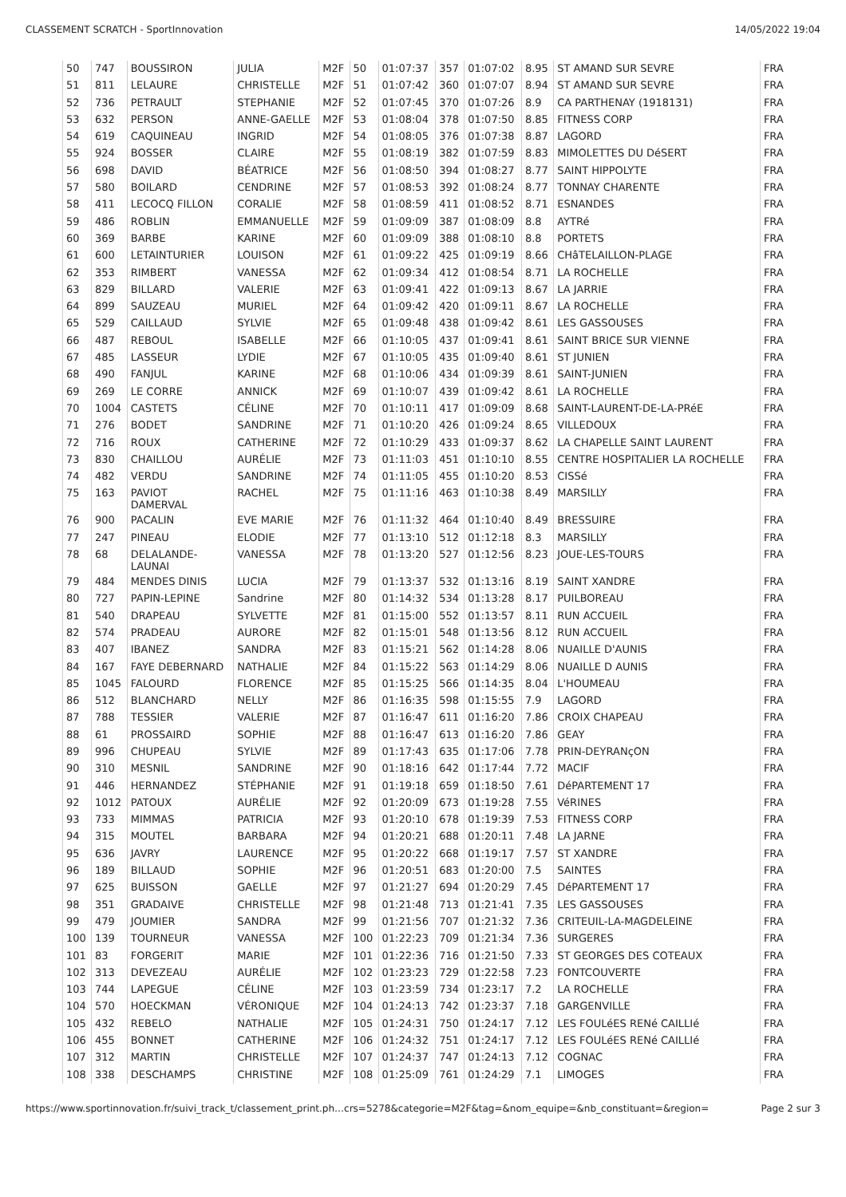CLASSEMENT SCRATCH - SportInnovation 14/05/2022 19:04
| 50 | 747 | BOUSSIRON | JULIA | M2F | 50 | 01:07:37 | 357 | 01:07:02 | 8.95 | ST AMAND SUR SEVRE | FRA |
| 51 | 811 | LELAURE | CHRISTELLE | M2F | 51 | 01:07:42 | 360 | 01:07:07 | 8.94 | ST AMAND SUR SEVRE | FRA |
| 52 | 736 | PETRAULT | STEPHANIE | M2F | 52 | 01:07:45 | 370 | 01:07:26 | 8.9 | CA PARTHENAY (1918131) | FRA |
| 53 | 632 | PERSON | ANNE-GAELLE | M2F | 53 | 01:08:04 | 378 | 01:07:50 | 8.85 | FITNESS CORP | FRA |
| 54 | 619 | CAQUINEAU | INGRID | M2F | 54 | 01:08:05 | 376 | 01:07:38 | 8.87 | LAGORD | FRA |
| 55 | 924 | BOSSER | CLAIRE | M2F | 55 | 01:08:19 | 382 | 01:07:59 | 8.83 | MIMOLETTES DU DéSERT | FRA |
| 56 | 698 | DAVID | BÉATRICE | M2F | 56 | 01:08:50 | 394 | 01:08:27 | 8.77 | SAINT HIPPOLYTE | FRA |
| 57 | 580 | BOILARD | CENDRINE | M2F | 57 | 01:08:53 | 392 | 01:08:24 | 8.77 | TONNAY CHARENTE | FRA |
| 58 | 411 | LECOCQ FILLON | CORALIE | M2F | 58 | 01:08:59 | 411 | 01:08:52 | 8.71 | ESNANDES | FRA |
| 59 | 486 | ROBLIN | EMMANUELLE | M2F | 59 | 01:09:09 | 387 | 01:08:09 | 8.8 | AYTRé | FRA |
| 60 | 369 | BARBE | KARINE | M2F | 60 | 01:09:09 | 388 | 01:08:10 | 8.8 | PORTETS | FRA |
| 61 | 600 | LETAINTURIER | LOUISON | M2F | 61 | 01:09:22 | 425 | 01:09:19 | 8.66 | CHâTELAILLON-PLAGE | FRA |
| 62 | 353 | RIMBERT | VANESSA | M2F | 62 | 01:09:34 | 412 | 01:08:54 | 8.71 | LA ROCHELLE | FRA |
| 63 | 829 | BILLARD | VALERIE | M2F | 63 | 01:09:41 | 422 | 01:09:13 | 8.67 | LA JARRIE | FRA |
| 64 | 899 | SAUZEAU | MURIEL | M2F | 64 | 01:09:42 | 420 | 01:09:11 | 8.67 | LA ROCHELLE | FRA |
| 65 | 529 | CAILLAUD | SYLVIE | M2F | 65 | 01:09:48 | 438 | 01:09:42 | 8.61 | LES GASSOUSES | FRA |
| 66 | 487 | REBOUL | ISABELLE | M2F | 66 | 01:10:05 | 437 | 01:09:41 | 8.61 | SAINT BRICE SUR VIENNE | FRA |
| 67 | 485 | LASSEUR | LYDIE | M2F | 67 | 01:10:05 | 435 | 01:09:40 | 8.61 | ST JUNIEN | FRA |
| 68 | 490 | FANJUL | KARINE | M2F | 68 | 01:10:06 | 434 | 01:09:39 | 8.61 | SAINT-JUNIEN | FRA |
| 69 | 269 | LE CORRE | ANNICK | M2F | 69 | 01:10:07 | 439 | 01:09:42 | 8.61 | LA ROCHELLE | FRA |
| 70 | 1004 | CASTETS | CÉLINE | M2F | 70 | 01:10:11 | 417 | 01:09:09 | 8.68 | SAINT-LAURENT-DE-LA-PRéE | FRA |
| 71 | 276 | BODET | SANDRINE | M2F | 71 | 01:10:20 | 426 | 01:09:24 | 8.65 | VILLEDOUX | FRA |
| 72 | 716 | ROUX | CATHERINE | M2F | 72 | 01:10:29 | 433 | 01:09:37 | 8.62 | LA CHAPELLE SAINT LAURENT | FRA |
| 73 | 830 | CHAILLOU | AURÉLIE | M2F | 73 | 01:11:03 | 451 | 01:10:10 | 8.55 | CENTRE HOSPITALIER LA ROCHELLE | FRA |
| 74 | 482 | VERDU | SANDRINE | M2F | 74 | 01:11:05 | 455 | 01:10:20 | 8.53 | CISSé | FRA |
| 75 | 163 | PAVIOT DAMERVAL | RACHEL | M2F | 75 | 01:11:16 | 463 | 01:10:38 | 8.49 | MARSILLY | FRA |
| 76 | 900 | PACALIN | EVE MARIE | M2F | 76 | 01:11:32 | 464 | 01:10:40 | 8.49 | BRESSUIRE | FRA |
| 77 | 247 | PINEAU | ELODIE | M2F | 77 | 01:13:10 | 512 | 01:12:18 | 8.3 | MARSILLY | FRA |
| 78 | 68 | DELALANDE- LAUNAI | VANESSA | M2F | 78 | 01:13:20 | 527 | 01:12:56 | 8.23 | JOUE-LES-TOURS | FRA |
| 79 | 484 | MENDES DINIS | LUCIA | M2F | 79 | 01:13:37 | 532 | 01:13:16 | 8.19 | SAINT XANDRE | FRA |
| 80 | 727 | PAPIN-LEPINE | Sandrine | M2F | 80 | 01:14:32 | 534 | 01:13:28 | 8.17 | PUILBOREAU | FRA |
| 81 | 540 | DRAPEAU | SYLVETTE | M2F | 81 | 01:15:00 | 552 | 01:13:57 | 8.11 | RUN ACCUEIL | FRA |
| 82 | 574 | PRADEAU | AURORE | M2F | 82 | 01:15:01 | 548 | 01:13:56 | 8.12 | RUN ACCUEIL | FRA |
| 83 | 407 | IBANEZ | SANDRA | M2F | 83 | 01:15:21 | 562 | 01:14:28 | 8.06 | NUAILLE D'AUNIS | FRA |
| 84 | 167 | FAYE DEBERNARD | NATHALIE | M2F | 84 | 01:15:22 | 563 | 01:14:29 | 8.06 | NUAILLE D AUNIS | FRA |
| 85 | 1045 | FALOURD | FLORENCE | M2F | 85 | 01:15:25 | 566 | 01:14:35 | 8.04 | L'HOUMEAU | FRA |
| 86 | 512 | BLANCHARD | NELLY | M2F | 86 | 01:16:35 | 598 | 01:15:55 | 7.9 | LAGORD | FRA |
| 87 | 788 | TESSIER | VALERIE | M2F | 87 | 01:16:47 | 611 | 01:16:20 | 7.86 | CROIX CHAPEAU | FRA |
| 88 | 61 | PROSSAIRD | SOPHIE | M2F | 88 | 01:16:47 | 613 | 01:16:20 | 7.86 | GEAY | FRA |
| 89 | 996 | CHUPEAU | SYLVIE | M2F | 89 | 01:17:43 | 635 | 01:17:06 | 7.78 | PRIN-DEYRANçON | FRA |
| 90 | 310 | MESNIL | SANDRINE | M2F | 90 | 01:18:16 | 642 | 01:17:44 | 7.72 | MACIF | FRA |
| 91 | 446 | HERNANDEZ | STÉPHANIE | M2F | 91 | 01:19:18 | 659 | 01:18:50 | 7.61 | DéPARTEMENT 17 | FRA |
| 92 | 1012 | PATOUX | AURÉLIE | M2F | 92 | 01:20:09 | 673 | 01:19:28 | 7.55 | VéRINES | FRA |
| 93 | 733 | MIMMAS | PATRICIA | M2F | 93 | 01:20:10 | 678 | 01:19:39 | 7.53 | FITNESS CORP | FRA |
| 94 | 315 | MOUTEL | BARBARA | M2F | 94 | 01:20:21 | 688 | 01:20:11 | 7.48 | LA JARNE | FRA |
| 95 | 636 | JAVRY | LAURENCE | M2F | 95 | 01:20:22 | 668 | 01:19:17 | 7.57 | ST XANDRE | FRA |
| 96 | 189 | BILLAUD | SOPHIE | M2F | 96 | 01:20:51 | 683 | 01:20:00 | 7.5 | SAINTES | FRA |
| 97 | 625 | BUISSON | GAELLE | M2F | 97 | 01:21:27 | 694 | 01:20:29 | 7.45 | DéPARTEMENT 17 | FRA |
| 98 | 351 | GRADAIVE | CHRISTELLE | M2F | 98 | 01:21:48 | 713 | 01:21:41 | 7.35 | LES GASSOUSES | FRA |
| 99 | 479 | JOUMIER | SANDRA | M2F | 99 | 01:21:56 | 707 | 01:21:32 | 7.36 | CRITEUIL-LA-MAGDELEINE | FRA |
| 100 | 139 | TOURNEUR | VANESSA | M2F | 100 | 01:22:23 | 709 | 01:21:34 | 7.36 | SURGERES | FRA |
| 101 | 83 | FORGERIT | MARIE | M2F | 101 | 01:22:36 | 716 | 01:21:50 | 7.33 | ST GEORGES DES COTEAUX | FRA |
| 102 | 313 | DEVEZEAU | AURÉLIE | M2F | 102 | 01:23:23 | 729 | 01:22:58 | 7.23 | FONTCOUVERTE | FRA |
| 103 | 744 | LAPEGUE | CÉLINE | M2F | 103 | 01:23:59 | 734 | 01:23:17 | 7.2 | LA ROCHELLE | FRA |
| 104 | 570 | HOECKMAN | VÉRONIQUE | M2F | 104 | 01:24:13 | 742 | 01:23:37 | 7.18 | GARGENVILLE | FRA |
| 105 | 432 | REBELO | NATHALIE | M2F | 105 | 01:24:31 | 750 | 01:24:17 | 7.12 | LES FOULéES RENé CAILLIé | FRA |
| 106 | 455 | BONNET | CATHERINE | M2F | 106 | 01:24:32 | 751 | 01:24:17 | 7.12 | LES FOULéES RENé CAILLIé | FRA |
| 107 | 312 | MARTIN | CHRISTELLE | M2F | 107 | 01:24:37 | 747 | 01:24:13 | 7.12 | COGNAC | FRA |
| 108 | 338 | DESCHAMPS | CHRISTINE | M2F | 108 | 01:25:09 | 761 | 01:24:29 | 7.1 | LIMOGES | FRA |
https://www.sportinnovation.fr/suivi_track_t/classement_print.ph…crs=5278&categorie=M2F&tag=&nom_equipe=&nb_constituant=&region= Page 2 sur 3